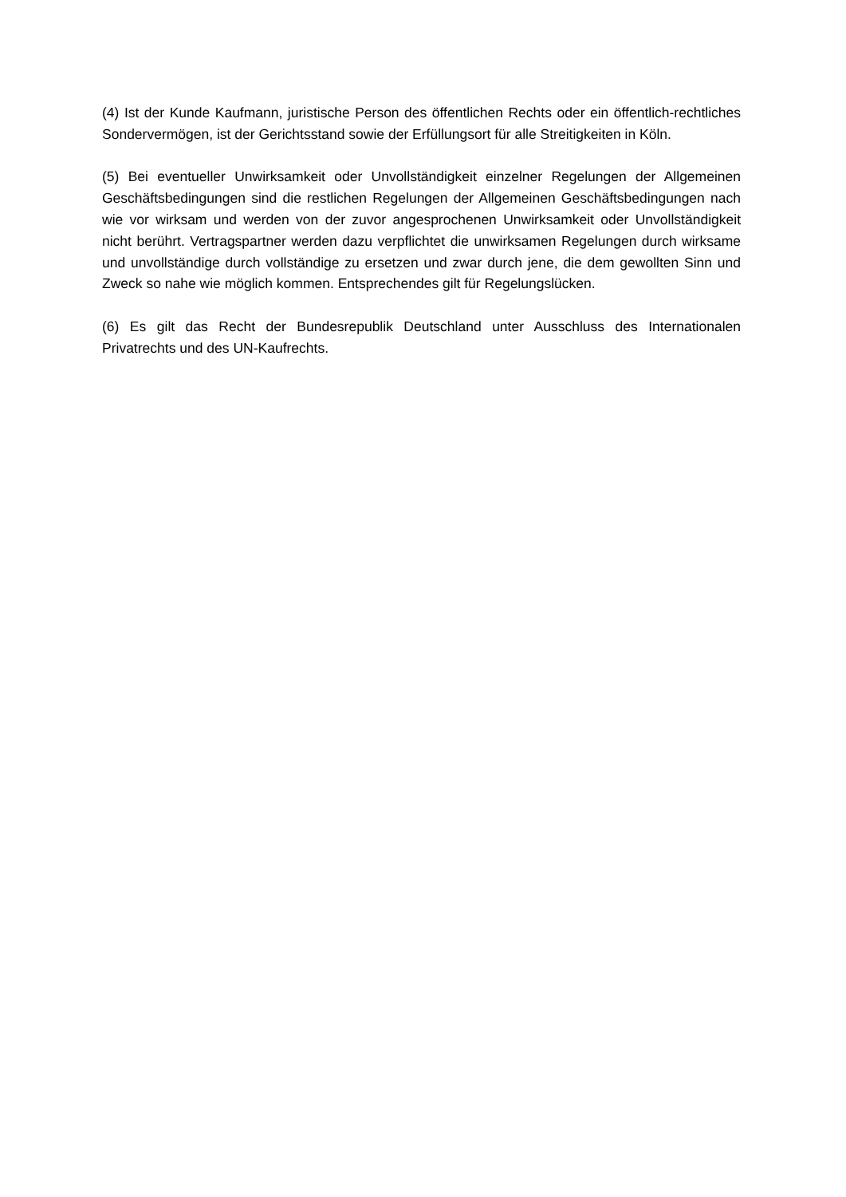(4) Ist der Kunde Kaufmann, juristische Person des öffentlichen Rechts oder ein öffentlich-rechtliches Sondervermögen, ist der Gerichtsstand sowie der Erfüllungsort für alle Streitigkeiten in Köln.
(5) Bei eventueller Unwirksamkeit oder Unvollständigkeit einzelner Regelungen der Allgemeinen Geschäftsbedingungen sind die restlichen Regelungen der Allgemeinen Geschäftsbedingungen nach wie vor wirksam und werden von der zuvor angesprochenen Unwirksamkeit oder Unvollständigkeit nicht berührt. Vertragspartner werden dazu verpflichtet die unwirksamen Regelungen durch wirksame und unvollständige durch vollständige zu ersetzen und zwar durch jene, die dem gewollten Sinn und Zweck so nahe wie möglich kommen. Entsprechendes gilt für Regelungslücken.
(6) Es gilt das Recht der Bundesrepublik Deutschland unter Ausschluss des Internationalen Privatrechts und des UN-Kaufrechts.